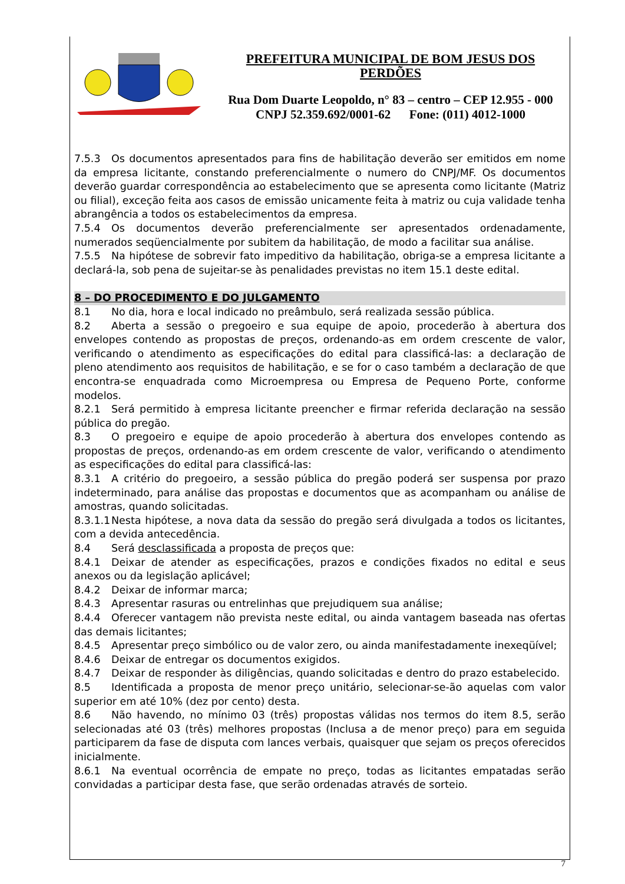PREFEITURA MUNICIPAL DE BOM JESUS DOS PERDÕES
Rua Dom Duarte Leopoldo, n° 83 – centro – CEP 12.955 - 000
CNPJ 52.359.692/0001-62 Fone: (011) 4012-1000
7.5.3 Os documentos apresentados para fins de habilitação deverão ser emitidos em nome da empresa licitante, constando preferencialmente o numero do CNPJ/MF. Os documentos deverão guardar correspondência ao estabelecimento que se apresenta como licitante (Matriz ou filial), exceção feita aos casos de emissão unicamente feita à matriz ou cuja validade tenha abrangência a todos os estabelecimentos da empresa.
7.5.4 Os documentos deverão preferencialmente ser apresentados ordenadamente, numerados seqüencialmente por subitem da habilitação, de modo a facilitar sua análise.
7.5.5 Na hipótese de sobrevir fato impeditivo da habilitação, obriga-se a empresa licitante a declará-la, sob pena de sujeitar-se às penalidades previstas no item 15.1 deste edital.
8 – DO PROCEDIMENTO E DO JULGAMENTO
8.1 No dia, hora e local indicado no preâmbulo, será realizada sessão pública.
8.2 Aberta a sessão o pregoeiro e sua equipe de apoio, procederão à abertura dos envelopes contendo as propostas de preços, ordenando-as em ordem crescente de valor, verificando o atendimento as especificações do edital para classificá-las: a declaração de pleno atendimento aos requisitos de habilitação, e se for o caso também a declaração de que encontra-se enquadrada como Microempresa ou Empresa de Pequeno Porte, conforme modelos.
8.2.1 Será permitido à empresa licitante preencher e firmar referida declaração na sessão pública do pregão.
8.3 O pregoeiro e equipe de apoio procederão à abertura dos envelopes contendo as propostas de preços, ordenando-as em ordem crescente de valor, verificando o atendimento as especificações do edital para classificá-las:
8.3.1 A critério do pregoeiro, a sessão pública do pregão poderá ser suspensa por prazo indeterminado, para análise das propostas e documentos que as acompanham ou análise de amostras, quando solicitadas.
8.3.1.1 Nesta hipótese, a nova data da sessão do pregão será divulgada a todos os licitantes, com a devida antecedência.
8.4 Será desclassificada a proposta de preços que:
8.4.1 Deixar de atender as especificações, prazos e condições fixados no edital e seus anexos ou da legislação aplicável;
8.4.2 Deixar de informar marca;
8.4.3 Apresentar rasuras ou entrelinhas que prejudiquem sua análise;
8.4.4 Oferecer vantagem não prevista neste edital, ou ainda vantagem baseada nas ofertas das demais licitantes;
8.4.5 Apresentar preço simbólico ou de valor zero, ou ainda manifestadamente inexeqüível;
8.4.6 Deixar de entregar os documentos exigidos.
8.4.7 Deixar de responder às diligências, quando solicitadas e dentro do prazo estabelecido.
8.5 Identificada a proposta de menor preço unitário, selecionar-se-ão aquelas com valor superior em até 10% (dez por cento) desta.
8.6 Não havendo, no mínimo 03 (três) propostas válidas nos termos do item 8.5, serão selecionadas até 03 (três) melhores propostas (Inclusa a de menor preço) para em seguida participarem da fase de disputa com lances verbais, quaisquer que sejam os preços oferecidos inicialmente.
8.6.1 Na eventual ocorrência de empate no preço, todas as licitantes empatadas serão convidadas a participar desta fase, que serão ordenadas através de sorteio.
7